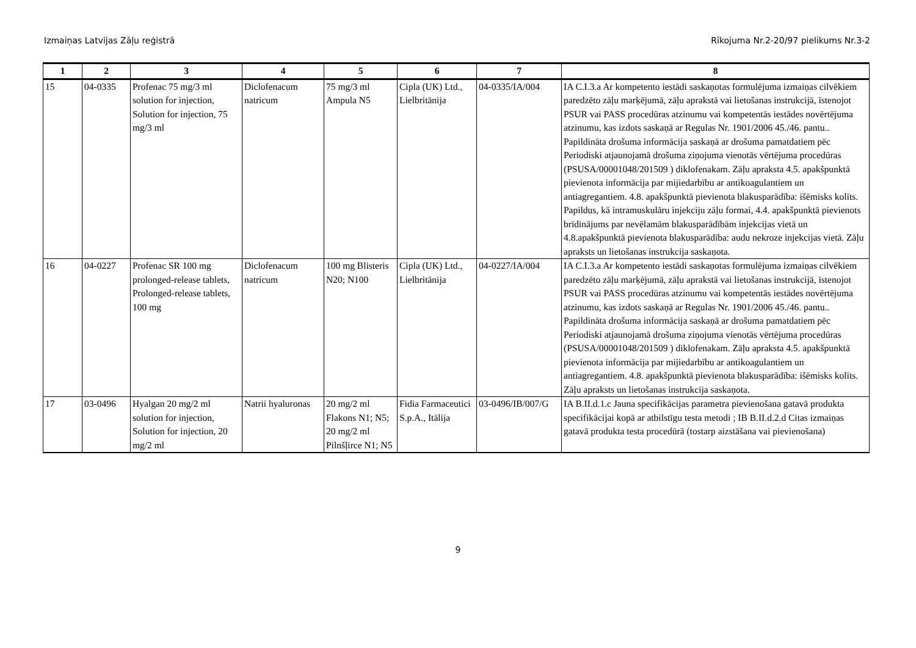Izmaiņas Latvijas Zāļu reģistrā Rīkojuma Nr.2-20/97 pielikums Nr.3-2
| 1 | 2 | 3 | 4 | 5 | 6 | 7 | 8 |
| --- | --- | --- | --- | --- | --- | --- | --- |
| 15 | 04-0335 | Profenac 75 mg/3 ml solution for injection, Solution for injection, 75 mg/3 ml | Diclofenacum natricum | 75 mg/3 ml Ampula N5 | Cipla (UK) Ltd., Lielbritānija | 04-0335/IA/004 | IA C.I.3.a Ar kompetento iestādi saskaņotas formulējuma izmaiņas cilvēkiem paredzēto zāļu marķējumā, zāļu aprakstā vai lietošanas instrukcijā, īstenojot PSUR vai PASS procedūras atzinumu vai kompetentās iestādes novērtējuma atzinumu, kas izdots saskaņā ar Regulas Nr. 1901/2006 45./46. pantu.. Papildināta drošuma informācija saskaņā ar drošuma pamatdatiem pēc Periodiski atjaunojamā drošuma ziņojuma vienotās vērtējuma procedūras (PSUSA/00001048/201509 ) diklofenakam. Zāļu apraksta 4.5. apakšpunktā pievienota informācija par mijiedarbību ar antikoagulantiem un antiagregantiem. 4.8. apakšpunktā pievienota blakusparādība: išēmisks kolīts. Papildus, kā intramuskulāru injekciju zāļu formai, 4.4. apakšpunktā pievienots brīdinājums par nevēlamām blakusparādībām injekcijas vietā un 4.8.apakšpunktā pievienota blakusparādība: audu nekroze injekcijas vietā. Zāļu apraksts un lietošanas instrukcija saskaņota. |
| 16 | 04-0227 | Profenac SR 100 mg prolonged-release tablets, Prolonged-release tablets, 100 mg | Diclofenacum natricum | 100 mg Blisteris N20; N100 | Cipla (UK) Ltd., Lielbritānija | 04-0227/IA/004 | IA C.I.3.a Ar kompetento iestādi saskaņotas formulējuma izmaiņas cilvēkiem paredzēto zāļu marķējumā, zāļu aprakstā vai lietošanas instrukcijā, īstenojot PSUR vai PASS procedūras atzinumu vai kompetentās iestādes novērtējuma atzinumu, kas izdots saskaņā ar Regulas Nr. 1901/2006 45./46. pantu.. Papildināta drošuma informācija saskaņā ar drošuma pamatdatiem pēc Periodiski atjaunojamā drošuma ziņojuma vienotās vērtējuma procedūras (PSUSA/00001048/201509 ) diklofenakam. Zāļu apraksta 4.5. apakšpunktā pievienota informācija par mijiedarbību ar antikoagulantiem un antiagregantiem. 4.8. apakšpunktā pievienota blakusparādība: išēmisks kolīts. Zāļu apraksts un lietošanas instrukcija saskaņota. |
| 17 | 03-0496 | Hyalgan 20 mg/2 ml solution for injection, Solution for injection, 20 mg/2 ml | Natrii hyaluronas | 20 mg/2 ml Flakons N1; N5; 20 mg/2 ml Pilnšļirce N1; N5 | Fidia Farmaceutici S.p.A., Itālija | 03-0496/IB/007/G | IA B.II.d.1.c Jauna specifikācijas parametra pievienošana gatavā produkta specifikācijai kopā ar atbilstīgu testa metodi ; IB B.II.d.2.d Citas izmaiņas gatavā produkta testa procedūrā (tostarp aizstāšana vai pievienošana) |
9